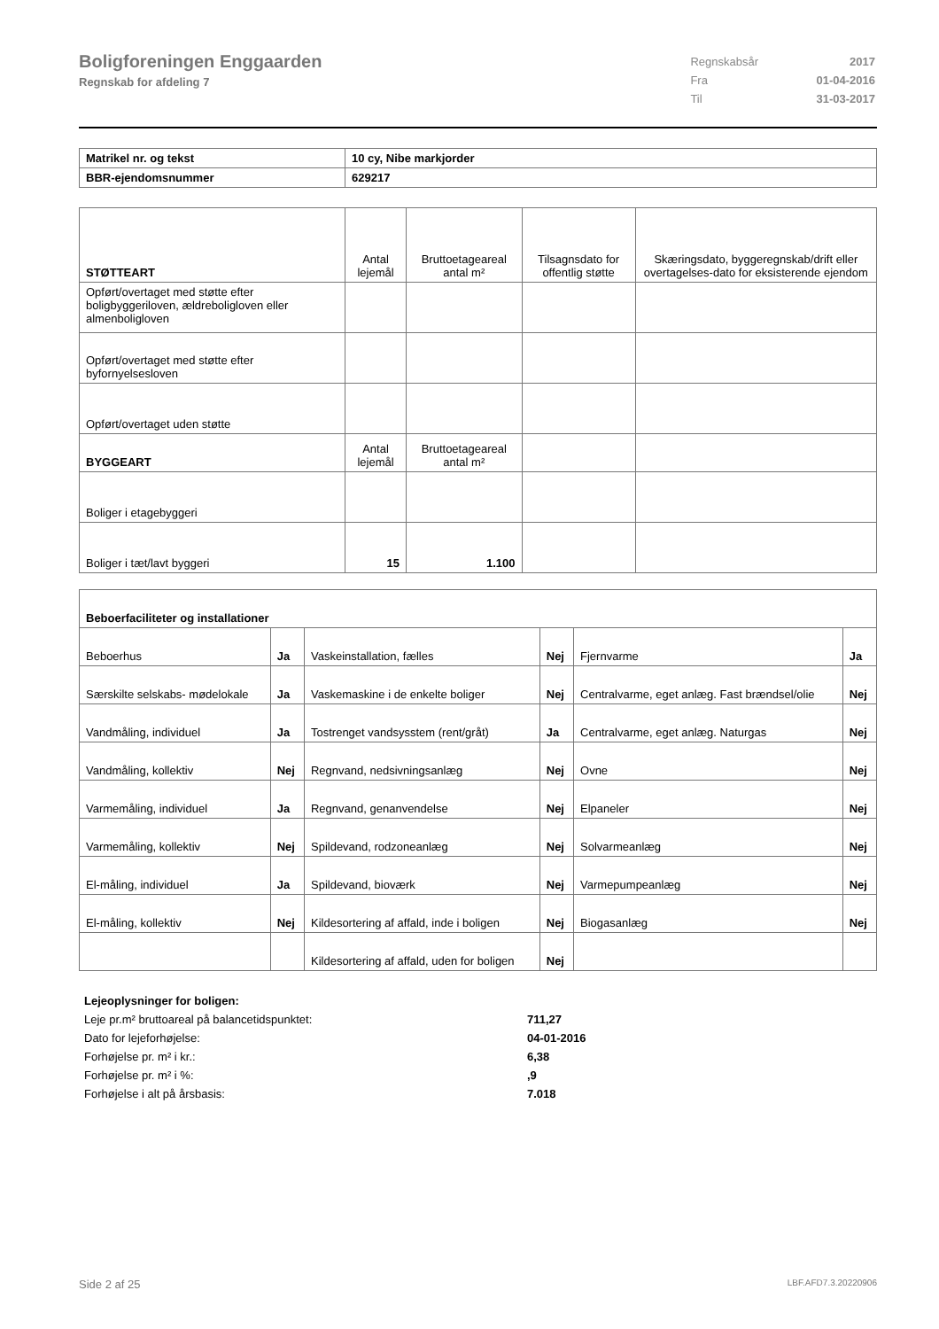Boligforeningen Enggaarden
Regnskab for afdeling 7
| Regnskabsår | 2017 |
| Fra | 01-04-2016 |
| Til | 31-03-2017 |
| Matrikel nr. og tekst | 10 cy, Nibe markjorder |
| BBR-ejendomsnummer | 629217 |
| STØTTEART | Antal lejemål | Bruttoetageareal antal m² | Tilsagnsdato for offentlig støtte | Skæringsdato, byggeregnskab/drift eller overtagelses-dato for eksisterende ejendom |
| --- | --- | --- | --- | --- |
| Opført/overtaget med støtte efter boligbyggeriloven, ældreboligloven eller almenboligloven | | | | |
| Opført/overtaget med støtte efter byfornyelsesloven | | | | |
| Opført/overtaget uden støtte | | | | |
| BYGGEART | Antal lejemål | Bruttoetageareal antal m² | | |
| Boliger i etagebyggeri | | | | |
| Boliger i tæt/lavt byggeri | 15 | 1.100 | | |
| Beboerfaciliteter og installationer | | | | | |
| Beboerhus | Ja | Vaskeinstallation, fælles | Nej | Fjernvarme | Ja |
| Særskilte selskabs- mødelokale | Ja | Vaskemaskine i de enkelte boliger | Nej | Centralvarme, eget anlæg. Fast brændsel/olie | Nej |
| Vandmåling, individuel | Ja | Tostrenget vandsysstem (rent/gråt) | Ja | Centralvarme, eget anlæg. Naturgas | Nej |
| Vandmåling, kollektiv | Nej | Regnvand, nedsivningsanlæg | Nej | Ovne | Nej |
| Varmemåling, individuel | Ja | Regnvand, genanvendelse | Nej | Elpaneler | Nej |
| Varmemåling, kollektiv | Nej | Spildevand, rodzoneanlæg | Nej | Solvarmeanlæg | Nej |
| El-måling, individuel | Ja | Spildevand, bioværk | Nej | Varmepumpeanlæg | Nej |
| El-måling, kollektiv | Nej | Kildesortering af affald, inde i boligen | Nej | Biogasanlæg | Nej |
| | | Kildesortering af affald, uden for boligen | Nej | | |
| Lejeoplysninger for boligen: | |
| Leje pr.m² bruttoareal på balancetidspunktet: | 711,27 |
| Dato for lejeforhøjelse: | 04-01-2016 |
| Forhøjelse pr. m² i kr.: | 6,38 |
| Forhøjelse pr. m² i %: | ,9 |
| Forhøjelse i alt på årsbasis: | 7.018 |
Side 2 af 25 LBF.AFD7.3.20220906